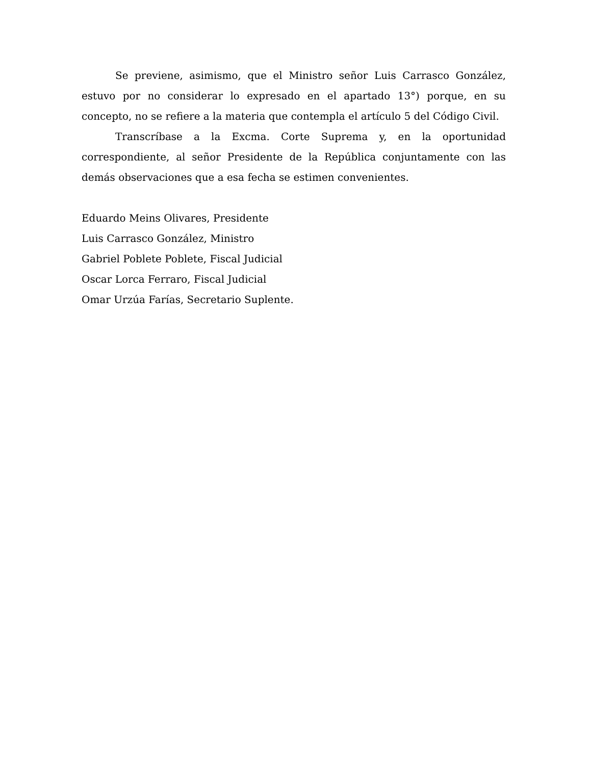Se previene, asimismo, que el Ministro señor Luis Carrasco González, estuvo por no considerar lo expresado en el apartado 13°) porque, en su concepto, no se refiere a la materia que contempla el artículo 5 del Código Civil.
Transcríbase a la Excma. Corte Suprema y, en la oportunidad correspondiente, al señor Presidente de la República conjuntamente con las demás observaciones que a esa fecha se estimen convenientes.
Eduardo Meins Olivares, Presidente
Luis Carrasco González, Ministro
Gabriel Poblete Poblete, Fiscal Judicial
Oscar Lorca Ferraro, Fiscal Judicial
Omar Urzúa Farías, Secretario Suplente.